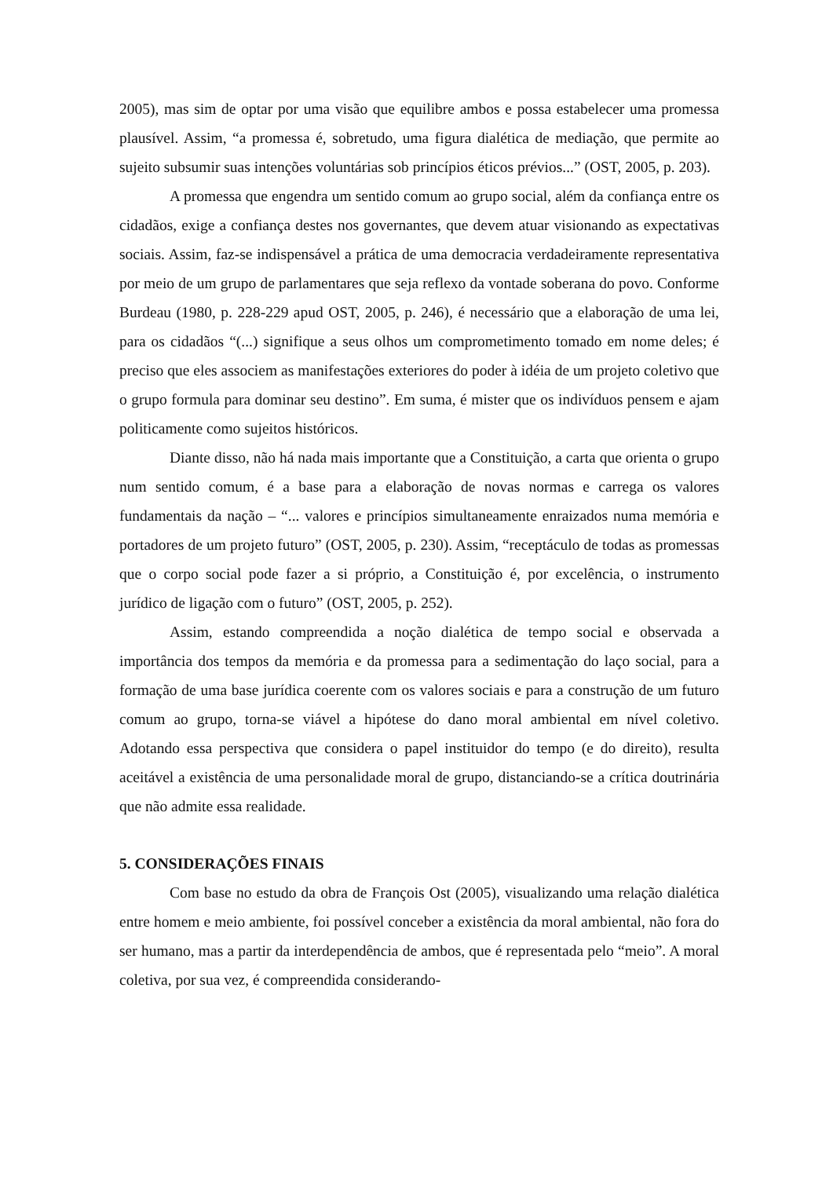2005), mas sim de optar por uma visão que equilibre ambos e possa estabelecer uma promessa plausível. Assim, “a promessa é, sobretudo, uma figura dialética de mediação, que permite ao sujeito subsumir suas intenções voluntárias sob princípios éticos prévios...” (OST, 2005, p. 203).
A promessa que engendra um sentido comum ao grupo social, além da confiança entre os cidadãos, exige a confiança destes nos governantes, que devem atuar visionando as expectativas sociais. Assim, faz-se indispensável a prática de uma democracia verdadeiramente representativa por meio de um grupo de parlamentares que seja reflexo da vontade soberana do povo. Conforme Burdeau (1980, p. 228-229 apud OST, 2005, p. 246), é necessário que a elaboração de uma lei, para os cidadãos “(...) signifique a seus olhos um comprometimento tomado em nome deles; é preciso que eles associem as manifestações exteriores do poder à idéia de um projeto coletivo que o grupo formula para dominar seu destino”. Em suma, é mister que os indivíduos pensem e ajam politicamente como sujeitos históricos.
Diante disso, não há nada mais importante que a Constituição, a carta que orienta o grupo num sentido comum, é a base para a elaboração de novas normas e carrega os valores fundamentais da nação – “... valores e princípios simultaneamente enraizados numa memória e portadores de um projeto futuro” (OST, 2005, p. 230). Assim, “receptáculo de todas as promessas que o corpo social pode fazer a si próprio, a Constituição é, por excelência, o instrumento jurídico de ligação com o futuro” (OST, 2005, p. 252).
Assim, estando compreendida a noção dialética de tempo social e observada a importância dos tempos da memória e da promessa para a sedimentação do laço social, para a formação de uma base jurídica coerente com os valores sociais e para a construção de um futuro comum ao grupo, torna-se viável a hipótese do dano moral ambiental em nível coletivo. Adotando essa perspectiva que considera o papel instituidor do tempo (e do direito), resulta aceitável a existência de uma personalidade moral de grupo, distanciando-se a crítica doutrinária que não admite essa realidade.
5. CONSIDERAÇÕES FINAIS
Com base no estudo da obra de François Ost (2005), visualizando uma relação dialética entre homem e meio ambiente, foi possível conceber a existência da moral ambiental, não fora do ser humano, mas a partir da interdependência de ambos, que é representada pelo “meio”. A moral coletiva, por sua vez, é compreendida considerando-